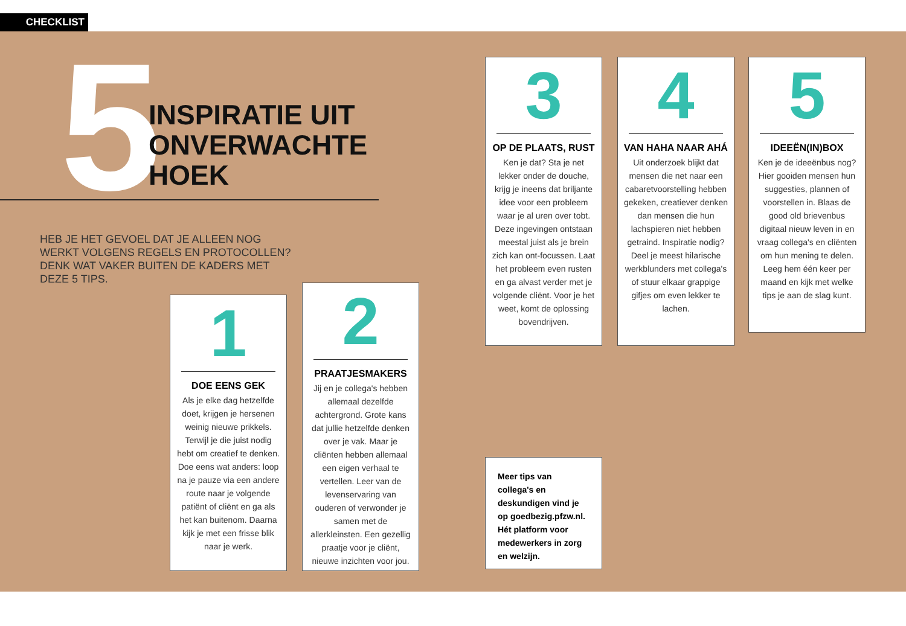CHECKLIST
5
INSPIRATIE UIT
ONVERWACHTE
HOEK
HEB JE HET GEVOEL DAT JE ALLEEN NOG WERKT VOLGENS REGELS EN PROTOCOLLEN? DENK WAT VAKER BUITEN DE KADERS MET DEZE 5 TIPS.
1
DOE EENS GEK
Als je elke dag hetzelfde doet, krijgen je hersenen weinig nieuwe prikkels. Terwijl je die juist nodig hebt om creatief te denken. Doe eens wat anders: loop na je pauze via een andere route naar je volgende patiënt of cliënt en ga als het kan buitenom. Daarna kijk je met een frisse blik naar je werk.
2
PRAATJESMAKERS
Jij en je collega's hebben allemaal dezelfde achtergrond. Grote kans dat jullie hetzelfde denken over je vak. Maar je cliënten hebben allemaal een eigen verhaal te vertellen. Leer van de levenservaring van ouderen of verwonder je samen met de allerkleinsten. Een gezellig praatje voor je cliënt, nieuwe inzichten voor jou.
3
OP DE PLAATS, RUST
Ken je dat? Sta je net lekker onder de douche, krijg je ineens dat briljante idee voor een probleem waar je al uren over tobt. Deze ingevingen ontstaan meestal juist als je brein zich kan ont-focussen. Laat het probleem even rusten en ga alvast verder met je volgende cliënt. Voor je het weet, komt de oplossing bovendrijven.
4
VAN HAHA NAAR AHÁ
Uit onderzoek blijkt dat mensen die net naar een cabaretvoorstelling hebben gekeken, creatiever denken dan mensen die hun lachspieren niet hebben getraind. Inspiratie nodig? Deel je meest hilarische werkblunders met collega's of stuur elkaar grappige gifjes om even lekker te lachen.
5
IDEEËN(IN)BOX
Ken je de ideeënbus nog? Hier gooiden mensen hun suggesties, plannen of voorstellen in. Blaas de good old brievenbus digitaal nieuw leven in en vraag collega's en cliënten om hun mening te delen. Leeg hem één keer per maand en kijk met welke tips je aan de slag kunt.
Meer tips van collega's en deskundigen vind je op goedbezig.pfzw.nl. Hét platform voor medewerkers in zorg en welzijn.